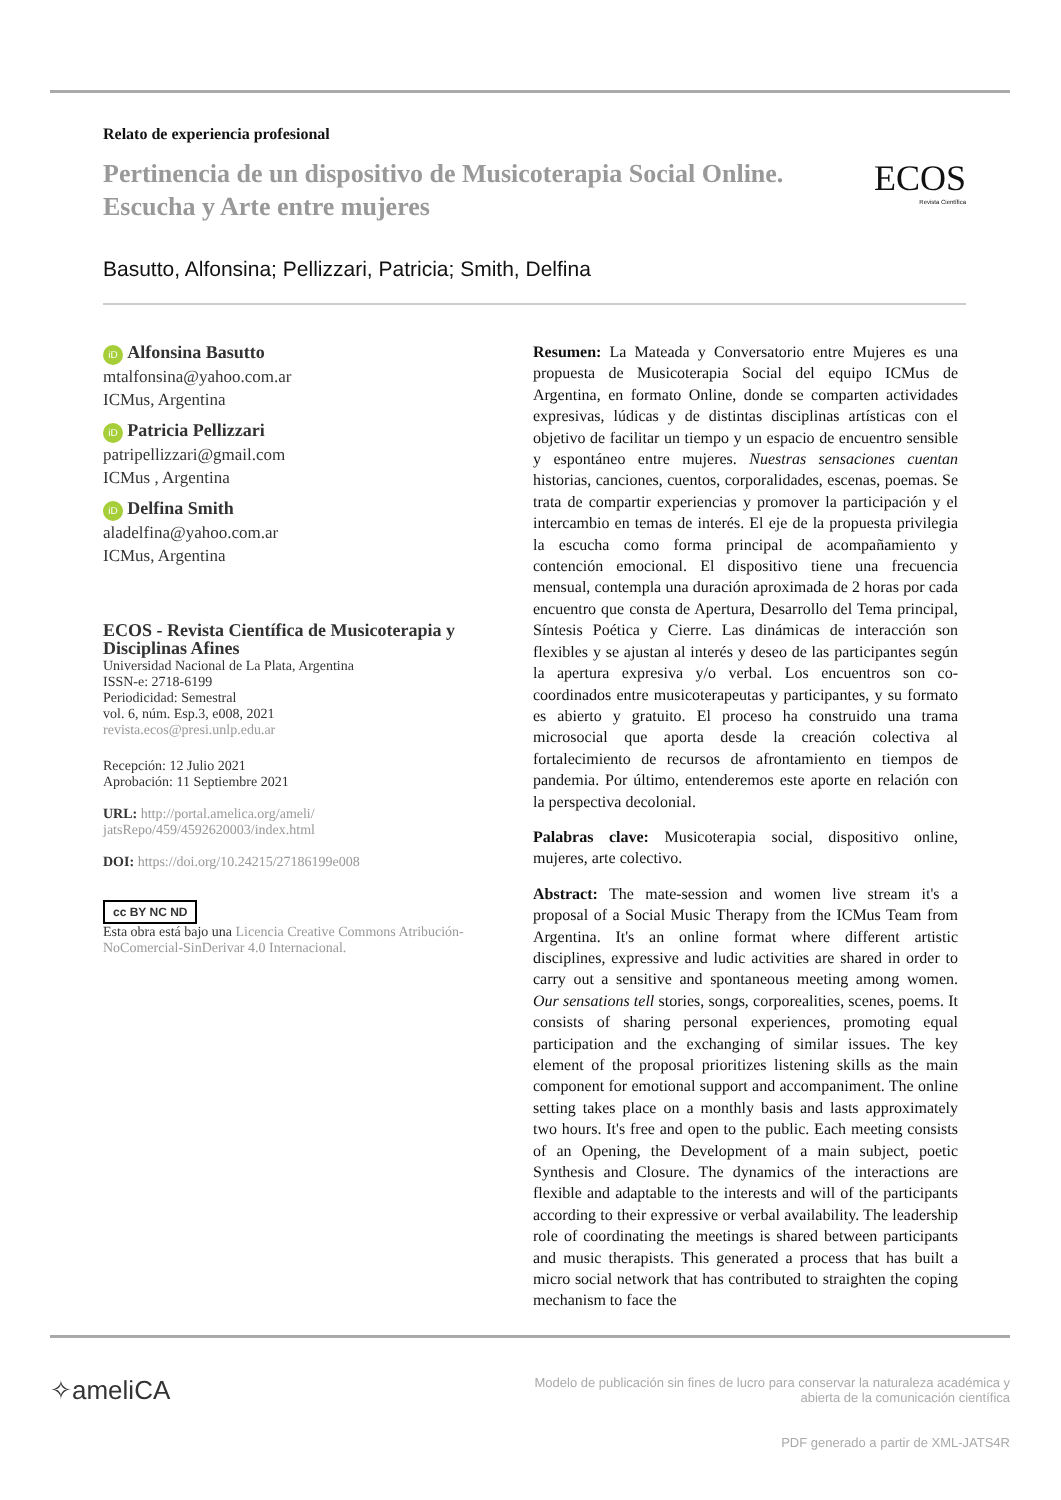Relato de experiencia profesional
Pertinencia de un dispositivo de Musicoterapia Social Online.
Escucha y Arte entre mujeres
ECOS
Revista Científica
Basutto, Alfonsina; Pellizzari, Patricia; Smith, Delfina
iD Alfonsina Basutto
mtalfonsina@yahoo.com.ar
ICMus, Argentina
iD Patricia Pellizzari
patripellizzari@gmail.com
ICMus , Argentina
iD Delfina Smith
aladelfina@yahoo.com.ar
ICMus, Argentina
ECOS - Revista Científica de Musicoterapia y Disciplinas Afines
Universidad Nacional de La Plata, Argentina
ISSN-e: 2718-6199
Periodicidad: Semestral
vol. 6, núm. Esp.3, e008, 2021
revista.ecos@presi.unlp.edu.ar
Recepción: 12 Julio 2021
Aprobación: 11 Septiembre 2021
URL: http://portal.amelica.org/ameli/
jatsRepo/459/4592620003/index.html
DOI: https://doi.org/10.24215/27186199e008
cc BY NC ND
Esta obra está bajo una Licencia Creative Commons Atribución-NoComercial-SinDerivar 4.0 Internacional.
Resumen: La Mateada y Conversatorio entre Mujeres es una propuesta de Musicoterapia Social del equipo ICMus de Argentina, en formato Online, donde se comparten actividades expresivas, lúdicas y de distintas disciplinas artísticas con el objetivo de facilitar un tiempo y un espacio de encuentro sensible y espontáneo entre mujeres. Nuestras sensaciones cuentan historias, canciones, cuentos, corporalidades, escenas, poemas. Se trata de compartir experiencias y promover la participación y el intercambio en temas de interés. El eje de la propuesta privilegia la escucha como forma principal de acompañamiento y contención emocional. El dispositivo tiene una frecuencia mensual, contempla una duración aproximada de 2 horas por cada encuentro que consta de Apertura, Desarrollo del Tema principal, Síntesis Poética y Cierre. Las dinámicas de interacción son flexibles y se ajustan al interés y deseo de las participantes según la apertura expresiva y/o verbal. Los encuentros son co-coordinados entre musicoterapeutas y participantes, y su formato es abierto y gratuito. El proceso ha construido una trama microsocial que aporta desde la creación colectiva al fortalecimiento de recursos de afrontamiento en tiempos de pandemia. Por último, entenderemos este aporte en relación con la perspectiva decolonial.
Palabras clave: Musicoterapia social, dispositivo online, mujeres, arte colectivo.
Abstract: The mate-session and women live stream it's a proposal of a Social Music Therapy from the ICMus Team from Argentina. It's an online format where different artistic disciplines, expressive and ludic activities are shared in order to carry out a sensitive and spontaneous meeting among women. Our sensations tell stories, songs, corporealities, scenes, poems. It consists of sharing personal experiences, promoting equal participation and the exchanging of similar issues. The key element of the proposal prioritizes listening skills as the main component for emotional support and accompaniment. The online setting takes place on a monthly basis and lasts approximately two hours. It's free and open to the public. Each meeting consists of an Opening, the Development of a main subject, poetic Synthesis and Closure. The dynamics of the interactions are flexible and adaptable to the interests and will of the participants according to their expressive or verbal availability. The leadership role of coordinating the meetings is shared between participants and music therapists. This generated a process that has built a micro social network that has contributed to straighten the coping mechanism to face the
✧ameliCA
Modelo de publicación sin fines de lucro para conservar la naturaleza académica y
abierta de la comunicación científica
PDF generado a partir de XML-JATS4R